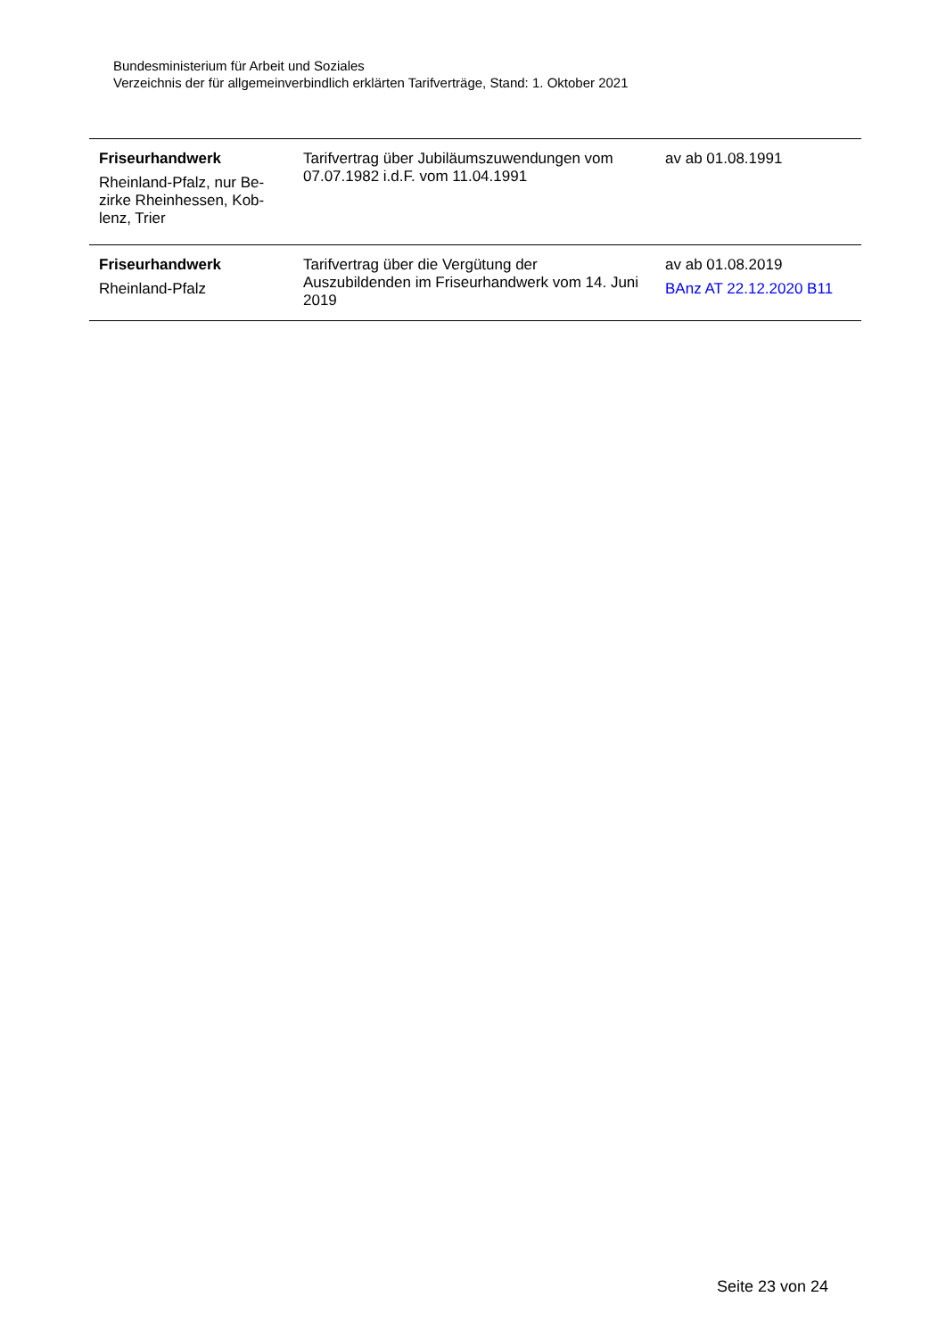Bundesministerium für Arbeit und Soziales
Verzeichnis der für allgemeinverbindlich erklärten Tarifverträge, Stand: 1. Oktober 2021
| Friseurhandwerk Rheinland-Pfalz, nur Be- zirke Rheinhessen, Kob- lenz, Trier | Tarifvertrag über Jubiläumszuwendungen vom 07.07.1982 i.d.F. vom 11.04.1991 | av ab 01.08.1991 |
| Friseurhandwerk Rheinland-Pfalz | Tarifvertrag über die Vergütung der Auszubildenden im Friseurhandwerk vom 14. Juni 2019 | av ab 01.08.2019 BAnz AT 22.12.2020 B11 |
Seite 23 von 24